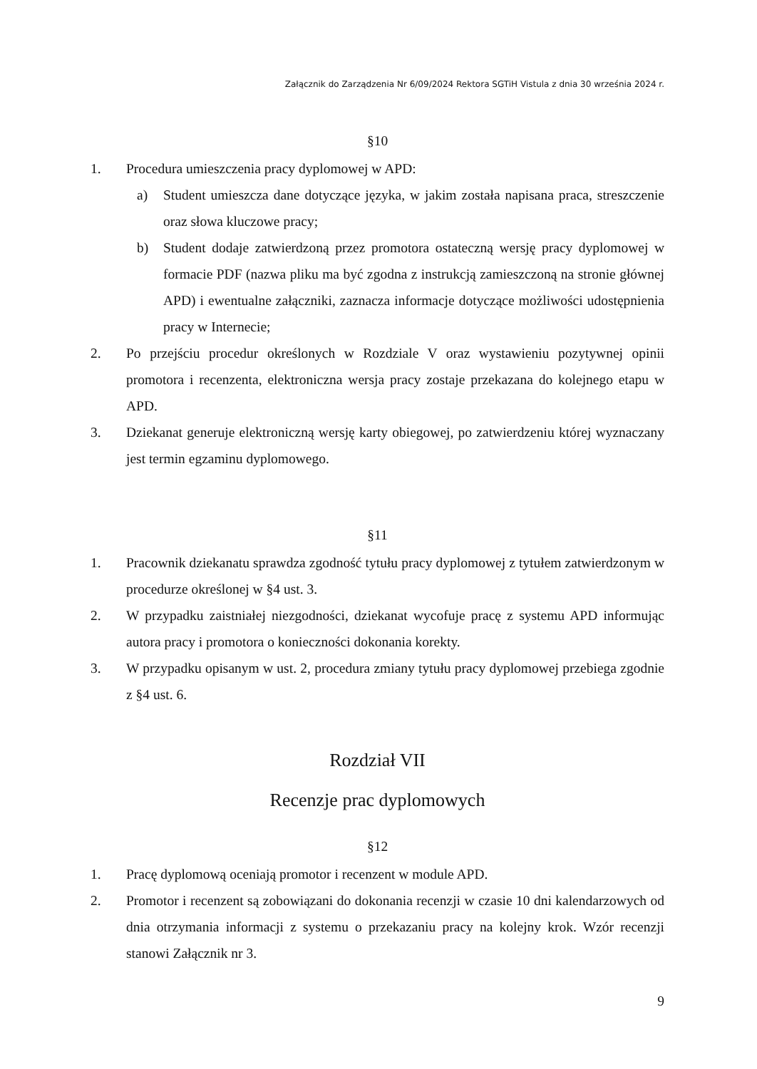Załącznik do Zarządzenia Nr 6/09/2024 Rektora SGTiH Vistula z dnia 30 września 2024 r.
§10
1. Procedura umieszczenia pracy dyplomowej w APD:
a) Student umieszcza dane dotyczące języka, w jakim została napisana praca, streszczenie oraz słowa kluczowe pracy;
b) Student dodaje zatwierdzoną przez promotora ostateczną wersję pracy dyplomowej w formacie PDF (nazwa pliku ma być zgodna z instrukcją zamieszczoną na stronie głównej APD) i ewentualne załączniki, zaznacza informacje dotyczące możliwości udostępnienia pracy w Internecie;
2. Po przejściu procedur określonych w Rozdziale V oraz wystawieniu pozytywnej opinii promotora i recenzenta, elektroniczna wersja pracy zostaje przekazana do kolejnego etapu w APD.
3. Dziekanat generuje elektroniczną wersję karty obiegowej, po zatwierdzeniu której wyznaczany jest termin egzaminu dyplomowego.
§11
1. Pracownik dziekanatu sprawdza zgodność tytułu pracy dyplomowej z tytułem zatwierdzonym w procedurze określonej w §4 ust. 3.
2. W przypadku zaistniałej niezgodności, dziekanat wycofuje pracę z systemu APD informując autora pracy i promotora o konieczności dokonania korekty.
3. W przypadku opisanym w ust. 2, procedura zmiany tytułu pracy dyplomowej przebiega zgodnie z §4 ust. 6.
Rozdział VII
Recenzje prac dyplomowych
§12
1. Pracę dyplomową oceniają promotor i recenzent w module APD.
2. Promotor i recenzent są zobowiązani do dokonania recenzji w czasie 10 dni kalendarzowych od dnia otrzymania informacji z systemu o przekazaniu pracy na kolejny krok. Wzór recenzji stanowi Załącznik nr 3.
9